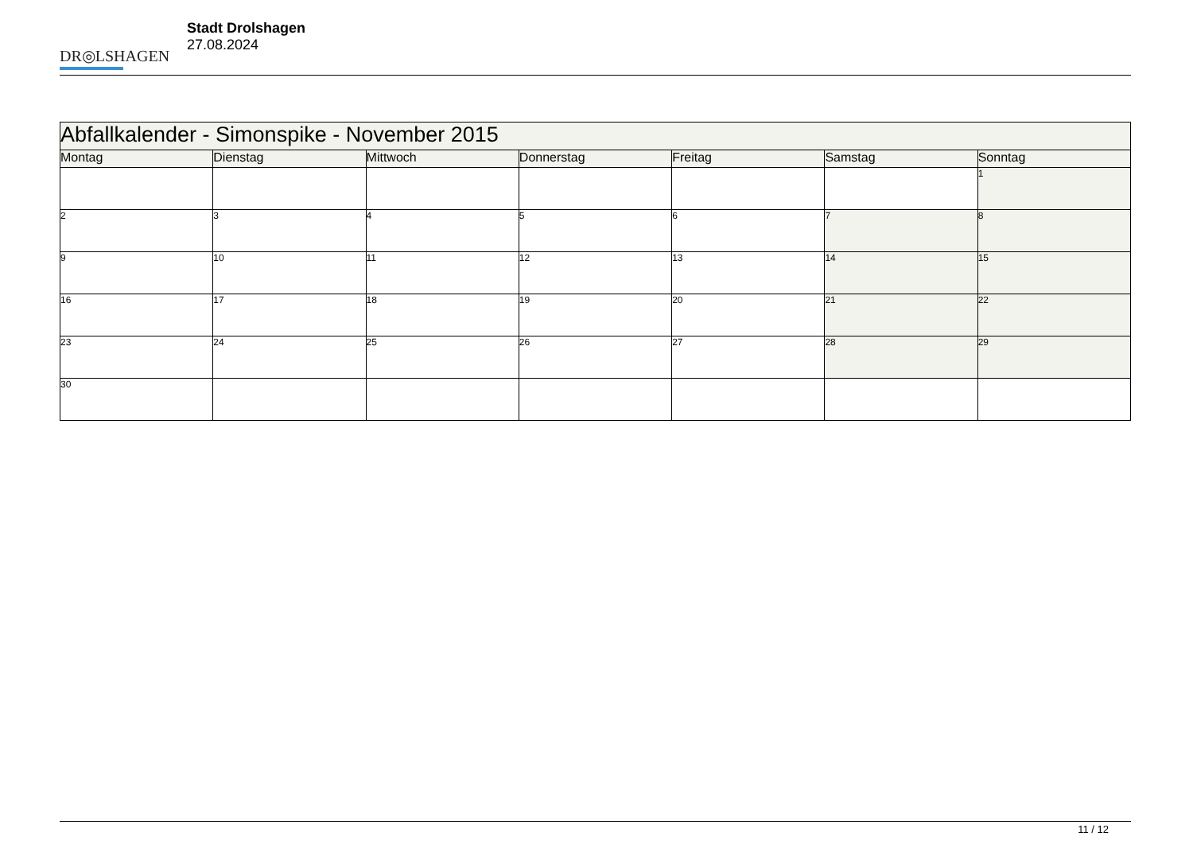DR◎LSHAGEN
Stadt Drolshagen
27.08.2024
| Abfallkalender - Simonspike - November 2015 | | | | | | |
| --- | --- | --- | --- | --- | --- | --- |
| Montag | Dienstag | Mittwoch | Donnerstag | Freitag | Samstag | Sonntag |
| | | | | | | 1 |
| 2 | 3 | 4 | 5 | 6 | 7 | 8 |
| 9 | 10 | 11 | 12 | 13 | 14 | 15 |
| 16 | 17 | 18 | 19 | 20 | 21 | 22 |
| 23 | 24 | 25 | 26 | 27 | 28 | 29 |
| 30 | | | | | | |
11 / 12